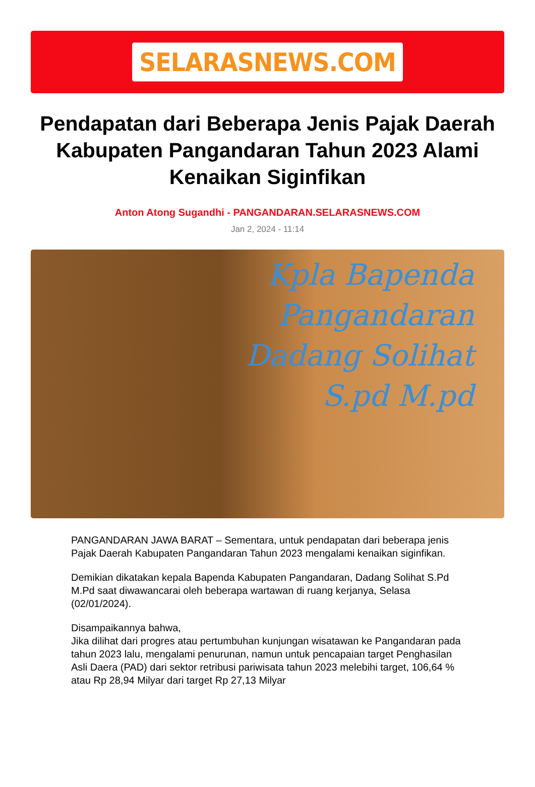SELARASNEWS.COM
Pendapatan dari Beberapa Jenis Pajak Daerah Kabupaten Pangandaran Tahun 2023 Alami Kenaikan Siginfikan
Anton Atong Sugandhi - PANGANDARAN.SELARASNEWS.COM
Jan 2, 2024 - 11:14
Kpla Bapenda
Pangandaran
Dadang Solihat
S.pd M.pd
PANGANDARAN JAWA BARAT – Sementara, untuk pendapatan dari beberapa jenis Pajak Daerah Kabupaten Pangandaran Tahun 2023 mengalami kenaikan siginfikan.
Demikian dikatakan kepala Bapenda Kabupaten Pangandaran, Dadang Solihat S.Pd M.Pd saat diwawancarai oleh beberapa wartawan di ruang kerjanya, Selasa (02/01/2024).
Disampaikannya bahwa,
Jika dilihat dari progres atau pertumbuhan kunjungan wisatawan ke Pangandaran pada tahun 2023 lalu, mengalami penurunan, namun untuk pencapaian target Penghasilan Asli Daera (PAD) dari sektor retribusi pariwisata tahun 2023 melebihi target, 106,64 % atau Rp 28,94 Milyar dari target Rp 27,13 Milyar